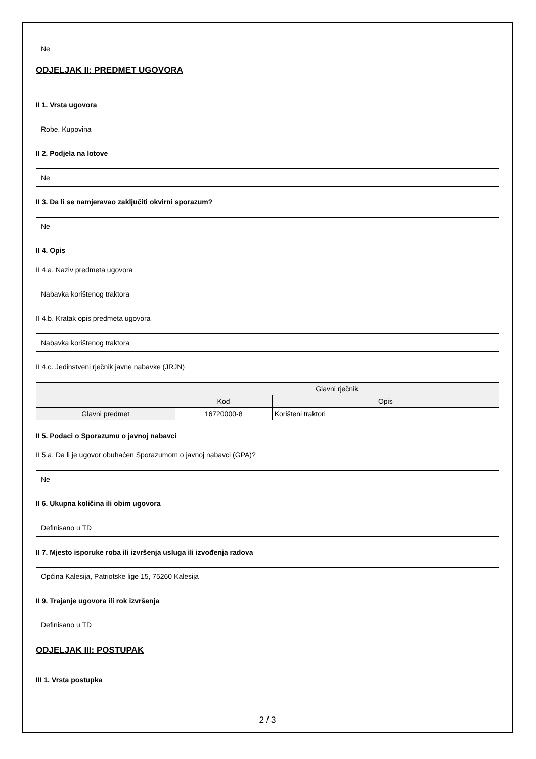Ne
ODJELJAK II: PREDMET UGOVORA
II 1. Vrsta ugovora
Robe, Kupovina
II 2. Podjela na lotove
Ne
II 3. Da li se namjeravao zaključiti okvirni sporazum?
Ne
II 4. Opis
II 4.a. Naziv predmeta ugovora
Nabavka korištenog traktora
II 4.b. Kratak opis predmeta ugovora
Nabavka korištenog traktora
II 4.c. Jedinstveni rječnik javne nabavke (JRJN)
| | Glavni rječnik | |
| --- | --- | --- |
| | Kod | Opis |
| Glavni predmet | 16720000-8 | Korišteni traktori |
II 5. Podaci o Sporazumu o javnoj nabavci
II 5.a. Da li je ugovor obuhaćen Sporazumom o javnoj nabavci (GPA)?
Ne
II 6. Ukupna količina ili obim ugovora
Definisano u TD
II 7. Mjesto isporuke roba ili izvršenja usluga ili izvođenja radova
Općina Kalesija, Patriotske lige 15, 75260 Kalesija
II 9. Trajanje ugovora ili rok izvršenja
Definisano u TD
ODJELJAK III: POSTUPAK
III 1. Vrsta postupka
2 / 3